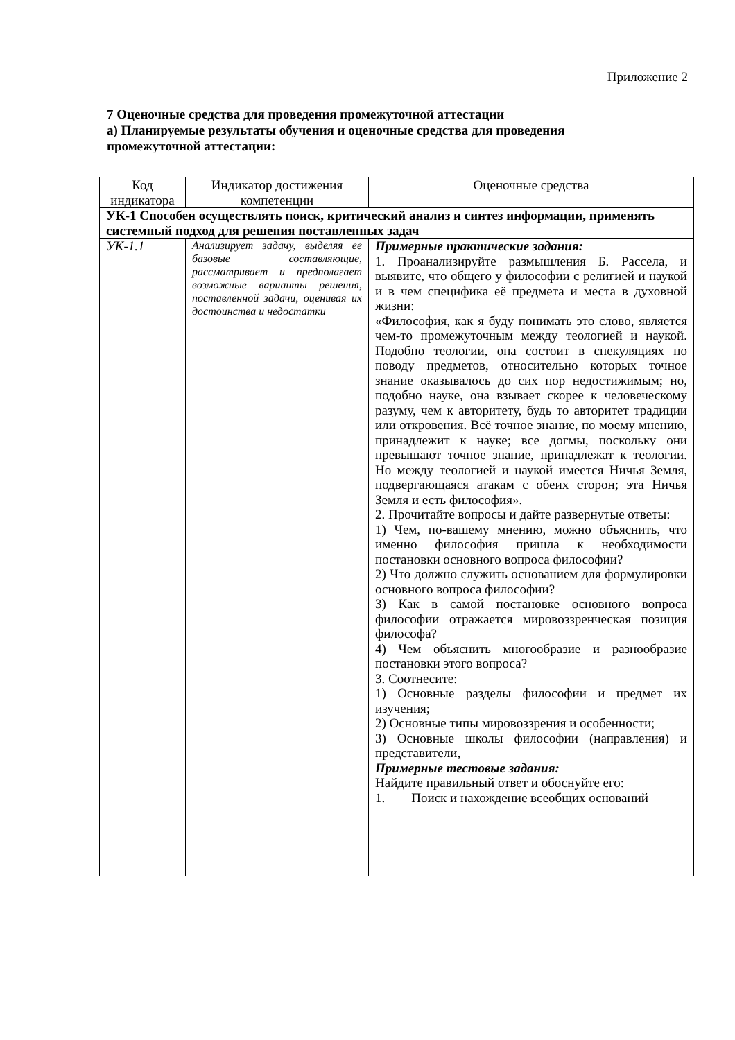Приложение 2
7 Оценочные средства для проведения промежуточной аттестации
а) Планируемые результаты обучения и оценочные средства для проведения промежуточной аттестации:
| Код индикатора | Индикатор достижения компетенции | Оценочные средства |
| --- | --- | --- |
| УК-1 Способен осуществлять поиск, критический анализ и синтез информации, применять системный подход для решения поставленных задач | | |
| УК-1.1 | Анализирует задачу, выделяя ее базовые составляющие, рассматривает и предполагает возможные варианты решения, поставленной задачи, оценивая их достоинства и недостатки | Примерные практические задания: 1. Проанализируйте размышления Б. Рассела, и выявите, что общего у философии с религией и наукой и в чем специфика её предмета и места в духовной жизни: «Философия, как я буду понимать это слово, является чем-то промежуточным между теологией и наукой. Подобно теологии, она состоит в спекуляциях по поводу предметов, относительно которых точное знание оказывалось до сих пор недостижимым; но, подобно науке, она взывает скорее к человеческому разуму, чем к авторитету, будь то авторитет традиции или откровения. Всё точное знание, по моему мнению, принадлежит к науке; все догмы, поскольку они превышают точное знание, принадлежат к теологии. Но между теологией и наукой имеется Ничья Земля, подвергающаяся атакам с обеих сторон; эта Ничья Земля и есть философия». 2. Прочитайте вопросы и дайте развернутые ответы: 1) Чем, по-вашему мнению, можно объяснить, что именно философия пришла к необходимости постановки основного вопроса философии? 2) Что должно служить основанием для формулировки основного вопроса философии? 3) Как в самой постановке основного вопроса философии отражается мировоззренческая позиция философа? 4) Чем объяснить многообразие и разнообразие постановки этого вопроса? 3. Соотнесите: 1) Основные разделы философии и предмет их изучения; 2) Основные типы мировоззрения и особенности; 3) Основные школы философии (направления) и представители, Примерные тестовые задания: Найдите правильный ответ и обоснуйте его: 1. Поиск и нахождение всеобщих оснований |